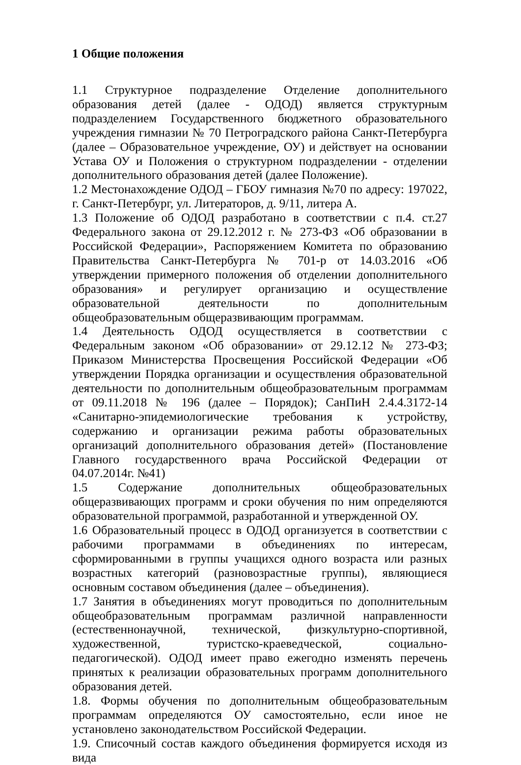1 Общие положения
1.1 Структурное подразделение Отделение дополнительного образования детей (далее - ОДОД) является структурным подразделением Государственного бюджетного образовательного учреждения гимназии № 70 Петроградского района Санкт-Петербурга (далее – Образовательное учреждение, ОУ) и действует на основании Устава ОУ и Положения о структурном подразделении - отделении дополнительного образования детей (далее Положение).
1.2 Местонахождение ОДОД – ГБОУ гимназия №70 по адресу: 197022, г. Санкт-Петербург, ул. Литераторов, д. 9/11, литера А.
1.3 Положение об ОДОД разработано в соответствии с п.4. ст.27 Федерального закона от 29.12.2012 г. № 273-ФЗ «Об образовании в Российской Федерации», Распоряжением Комитета по образованию Правительства Санкт-Петербурга № 701-р от 14.03.2016 «Об утверждении примерного положения об отделении дополнительного образования» и регулирует организацию и осуществление образовательной деятельности по дополнительным общеобразовательным общеразвивающим программам.
1.4 Деятельность ОДОД осуществляется в соответствии с Федеральным законом «Об образовании» от 29.12.12 № 273-ФЗ; Приказом Министерства Просвещения Российской Федерации «Об утверждении Порядка организации и осуществления образовательной деятельности по дополнительным общеобразовательным программам от 09.11.2018 № 196 (далее – Порядок); СанПиН 2.4.4.3172-14 «Санитарно-эпидемиологические требования к устройству, содержанию и организации режима работы образовательных организаций дополнительного образования детей» (Постановление Главного государственного врача Российской Федерации от 04.07.2014г. №41)
1.5 Содержание дополнительных общеобразовательных общеразвивающих программ и сроки обучения по ним определяются образовательной программой, разработанной и утвержденной ОУ.
1.6 Образовательный процесс в ОДОД организуется в соответствии с рабочими программами в объединениях по интересам, сформированными в группы учащихся одного возраста или разных возрастных категорий (разновозрастные группы), являющиеся основным составом объединения (далее – объединения).
1.7 Занятия в объединениях могут проводиться по дополнительным общеобразовательным программам различной направленности (естественнонаучной, технической, физкультурно-спортивной, художественной, туристско-краеведческой, социально-педагогической). ОДОД имеет право ежегодно изменять перечень принятых к реализации образовательных программ дополнительного образования детей.
1.8. Формы обучения по дополнительным общеобразовательным программам определяются ОУ самостоятельно, если иное не установлено законодательством Российской Федерации.
1.9. Списочный состав каждого объединения формируется исходя из вида